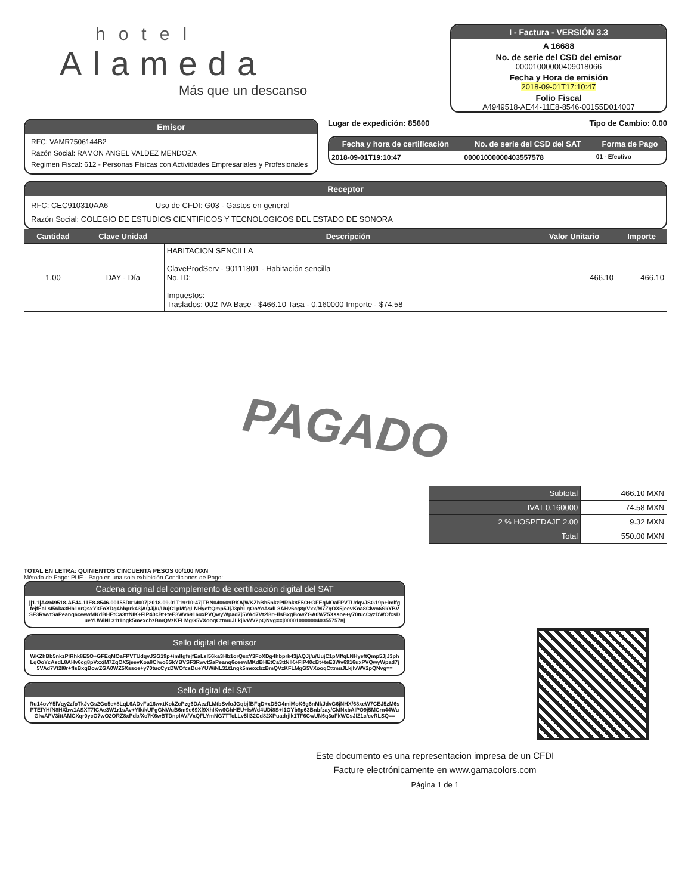hotel
Alameda
Más que un descanso
I - Factura - VERSIÓN 3.3
A 16688
No. de serie del CSD del emisor
00001000000409018066
Fecha y Hora de emisión
2018-09-01T17:10:47
Folio Fiscal
A4949518-AE44-11E8-8546-00155D014007
Emisor
RFC: VAMR7506144B2
Razón Social: RAMON ANGEL VALDEZ MENDOZA
Regimen Fiscal: 612 - Personas Físicas con Actividades Empresariales y Profesionales
Lugar de expedición: 85600 Tipo de Cambio: 0.00
| Fecha y hora de certificación | No. de serie del CSD del SAT | Forma de Pago |
| --- | --- | --- |
| 2018-09-01T19:10:47 | 00001000000403557578 | 01 - Efectivo |
Receptor
RFC: CEC910310AA6 Uso de CFDI: G03 - Gastos en general
Razón Social: COLEGIO DE ESTUDIOS CIENTIFICOS Y TECNOLOGICOS DEL ESTADO DE SONORA
| Cantidad | Clave Unidad | Descripción | Valor Unitario | Importe |
| --- | --- | --- | --- | --- |
| 1.00 | DAY - Día | HABITACION SENCILLA ClaveProdServ - 90111801 - Habitación sencilla No. ID: Impuestos: Traslados: 002 IVA Base - $466.10 Tasa - 0.160000 Importe - $74.58 | 466.10 | 466.10 |
PAGADO
| Subtotal | 466.10 MXN |
| IVAT 0.160000 | 74.58 MXN |
| 2 % HOSPEDAJE 2.00 | 9.32 MXN |
| Total | 550.00 MXN |
TOTAL EN LETRA: QUINIENTOS CINCUENTA PESOS 00/100 MXN
Método de Pago: PUE - Pago en una sola exhibición Condiciones de Pago:
Cadena original del complemento de certificación digital del SAT
||1.1|A4949518-AE44-11E8-8546-00155D014007|2018-09-01T19:10:47|TBN040609RKA|WKZhBb5nkzPIRhk8E5O+GFEqMOaFPVTUdqvJSG19p+imlfgfejfEaLsI56ka3Hb1orQsxY3FoXDg4hbprk43jAQJj/u/UujC1pMf/qLNHyeftQmp5JjJ3phLqOoYcAsdL8AHv6cg8pVxx/M7ZqOX5jeevKoa8Clwo6SkYBVSF3RwvtSaPeanq6ceewMKdBHEtCa3ttNIK+FIP40cBt+teE3Wv6916uxPVQwyWpad7j5VAd7Vt2l8r+flsBxgBowZGA0WZ5Xssoe+y70tucCyzDWOfcsDueYUWiNL31t1ngk5mexcbzBmQVzKFLMgG5VXooqCttmuJLkjlvWV2pQNvg==|00001000000403557578|
Sello digital del emisor
WKZhBb5nkzPIRhk8E5O+GFEqMOaFPVTUdqvJSG19p+imlfgfejfEaLsI56ka3Hb1orQsxY3FoXDg4hbprk43jAQJj/u/UujC1pMf/qLNHyeftQmp5JjJ3phLqOoYcAsdL8AHv6cg8pVxx/M7ZqOX5jeevKoa8Clwo6SkYBVSF3RwvtSaPeanq6ceewMKdBHEtCa3ttNIK+FIP40cBt+teE3Wv6916uxPVQwyWpad7j5VAd7Vt2l8r+flsBxgBowZGA0WZ5Xssoe+y70tucCyzDWOfcsDueYUWiNL31t1ngk5mexcbzBmQVzKFLMgG5VXooqCttmuJLkjlvWV2pQNvg==
Sello digital del SAT
Ru14ovY5lVqy2zfoTkJvGs2Go5e+8LqL6ADvFu16wxtKokZcPzg6DAezfLMtbSvfoJGqbjfBFqD+xD5O4miMoK6g6nMkJdvG6jNHX/68xeW7CEJ5zM6sPTEfYHfN8HXbw1ASXT7ICAe3W1r1sAv+YIk/kUFgGNWuB6m9e69Xf9XhIKw6GhHEU+IsWd4UDi8S+I1OYb8p63Bnbfzay/CkINxbAIPO9j5MCrn44WuGIwAPV3ittAMCXqr0ycO7wO2ORZ8xPdb/Xc7K6wBTDnpIAV/VxQFLYmNG7TTcLLv5lI32Cd82XPuadrjlk1TF6CwUN6q3uFkWCsJIZ1c/cvRLSQ==
Este documento es una representacion impresa de un CFDI
Facture electrónicamente en www.gamacolors.com
Página 1 de 1